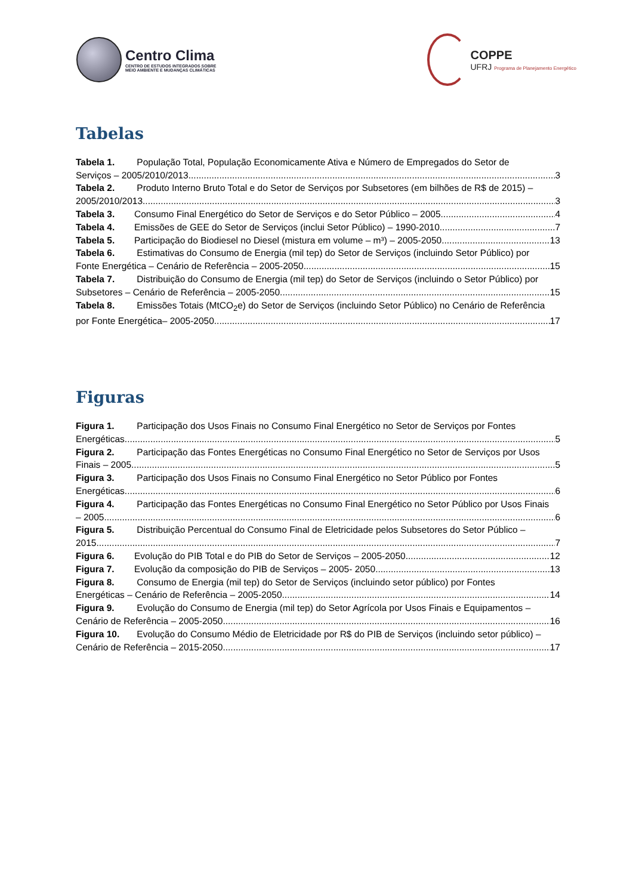Centro Clima
CENTRO DE ESTUDOS INTEGRADOS SOBRE
MEIO AMBIENTE E MUDANÇAS CLIMÁTICAS
COPPE
UFRJ Programa de Planejamento Energético
Tabelas
Tabela 1. População Total, População Economicamente Ativa e Número de Empregados do Setor de
Serviços – 2005/2010/2013 3
Tabela 2. Produto Interno Bruto Total e do Setor de Serviços por Subsetores (em bilhões de R$ de 2015) –
2005/2010/2013 3
Tabela 3. Consumo Final Energético do Setor de Serviços e do Setor Público – 2005 4
Tabela 4. Emissões de GEE do Setor de Serviços (inclui Setor Público) – 1990-2010 7
Tabela 5. Participação do Biodiesel no Diesel (mistura em volume – m³) – 2005-2050 13
Tabela 6. Estimativas do Consumo de Energia (mil tep) do Setor de Serviços (incluindo Setor Público) por
Fonte Energética – Cenário de Referência – 2005-2050 15
Tabela 7. Distribuição do Consumo de Energia (mil tep) do Setor de Serviços (incluindo o Setor Público) por
Subsetores – Cenário de Referência – 2005-2050 15
Tabela 8. Emissões Totais (MtCO<sub>2</sub>e) do Setor de Serviços (incluindo Setor Público) no Cenário de Referência
por Fonte Energética– 2005-2050 17
Figuras
Figura 1. Participação dos Usos Finais no Consumo Final Energético no Setor de Serviços por Fontes
Energéticas. 5
Figura 2. Participação das Fontes Energéticas no Consumo Final Energético no Setor de Serviços por Usos
Finais – 2005 5
Figura 3. Participação dos Usos Finais no Consumo Final Energético no Setor Público por Fontes
Energéticas. 6
Figura 4. Participação das Fontes Energéticas no Consumo Final Energético no Setor Público por Usos Finais
– 2005 6
Figura 5. Distribuição Percentual do Consumo Final de Eletricidade pelos Subsetores do Setor Público –
2015 7
Figura 6. Evolução do PIB Total e do PIB do Setor de Serviços – 2005-2050 12
Figura 7. Evolução da composição do PIB de Serviços – 2005- 2050 13
Figura 8. Consumo de Energia (mil tep) do Setor de Serviços (incluindo setor público) por Fontes
Energéticas – Cenário de Referência – 2005-2050 14
Figura 9. Evolução do Consumo de Energia (mil tep) do Setor Agrícola por Usos Finais e Equipamentos –
Cenário de Referência – 2005-2050 16
Figura 10. Evolução do Consumo Médio de Eletricidade por R$ do PIB de Serviços (incluindo setor público) –
Cenário de Referência – 2015-2050 17